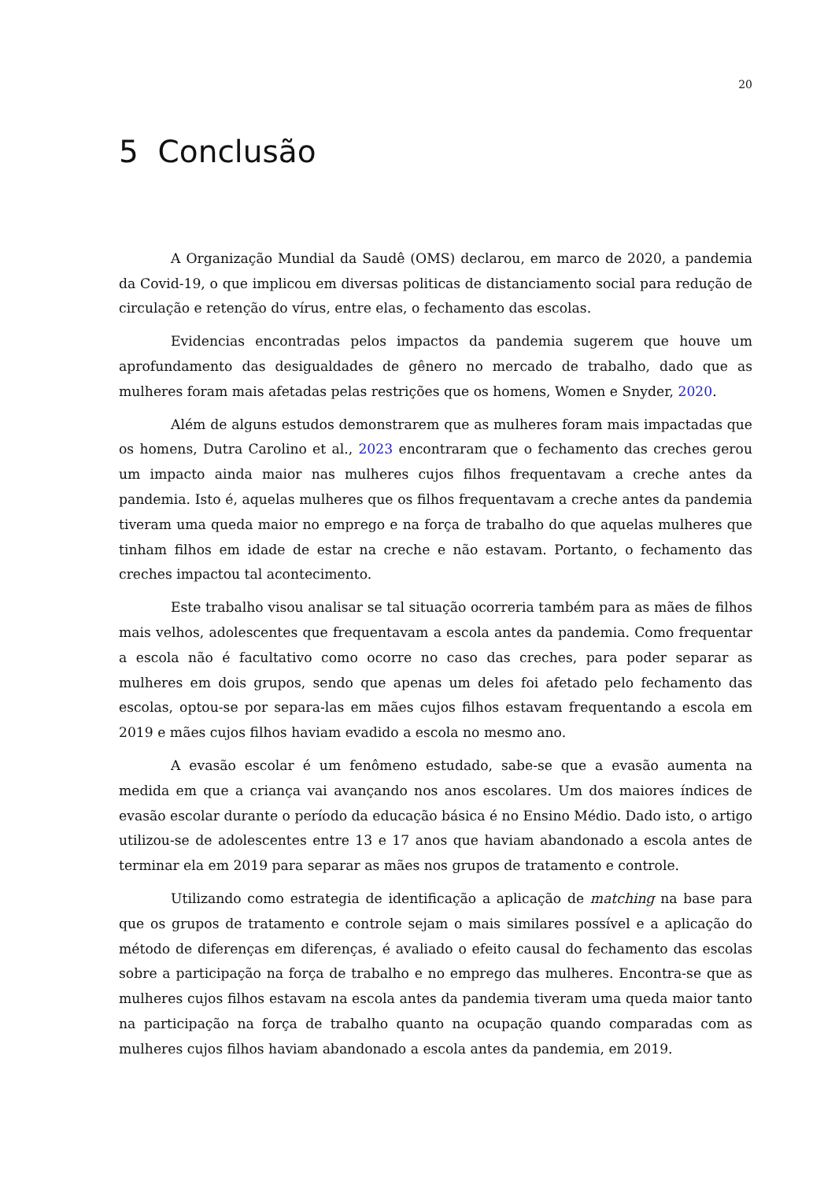20
5 Conclusão
A Organização Mundial da Saudê (OMS) declarou, em marco de 2020, a pandemia da Covid-19, o que implicou em diversas politicas de distanciamento social para redução de circulação e retenção do vírus, entre elas, o fechamento das escolas.
Evidencias encontradas pelos impactos da pandemia sugerem que houve um aprofundamento das desigualdades de gênero no mercado de trabalho, dado que as mulheres foram mais afetadas pelas restrições que os homens, Women e Snyder, 2020.
Além de alguns estudos demonstrarem que as mulheres foram mais impactadas que os homens, Dutra Carolino et al., 2023 encontraram que o fechamento das creches gerou um impacto ainda maior nas mulheres cujos filhos frequentavam a creche antes da pandemia. Isto é, aquelas mulheres que os filhos frequentavam a creche antes da pandemia tiveram uma queda maior no emprego e na força de trabalho do que aquelas mulheres que tinham filhos em idade de estar na creche e não estavam. Portanto, o fechamento das creches impactou tal acontecimento.
Este trabalho visou analisar se tal situação ocorreria também para as mães de filhos mais velhos, adolescentes que frequentavam a escola antes da pandemia. Como frequentar a escola não é facultativo como ocorre no caso das creches, para poder separar as mulheres em dois grupos, sendo que apenas um deles foi afetado pelo fechamento das escolas, optou-se por separa-las em mães cujos filhos estavam frequentando a escola em 2019 e mães cujos filhos haviam evadido a escola no mesmo ano.
A evasão escolar é um fenômeno estudado, sabe-se que a evasão aumenta na medida em que a criança vai avançando nos anos escolares. Um dos maiores índices de evasão escolar durante o período da educação básica é no Ensino Médio. Dado isto, o artigo utilizou-se de adolescentes entre 13 e 17 anos que haviam abandonado a escola antes de terminar ela em 2019 para separar as mães nos grupos de tratamento e controle.
Utilizando como estrategia de identificação a aplicação de matching na base para que os grupos de tratamento e controle sejam o mais similares possível e a aplicação do método de diferenças em diferenças, é avaliado o efeito causal do fechamento das escolas sobre a participação na força de trabalho e no emprego das mulheres. Encontra-se que as mulheres cujos filhos estavam na escola antes da pandemia tiveram uma queda maior tanto na participação na força de trabalho quanto na ocupação quando comparadas com as mulheres cujos filhos haviam abandonado a escola antes da pandemia, em 2019.